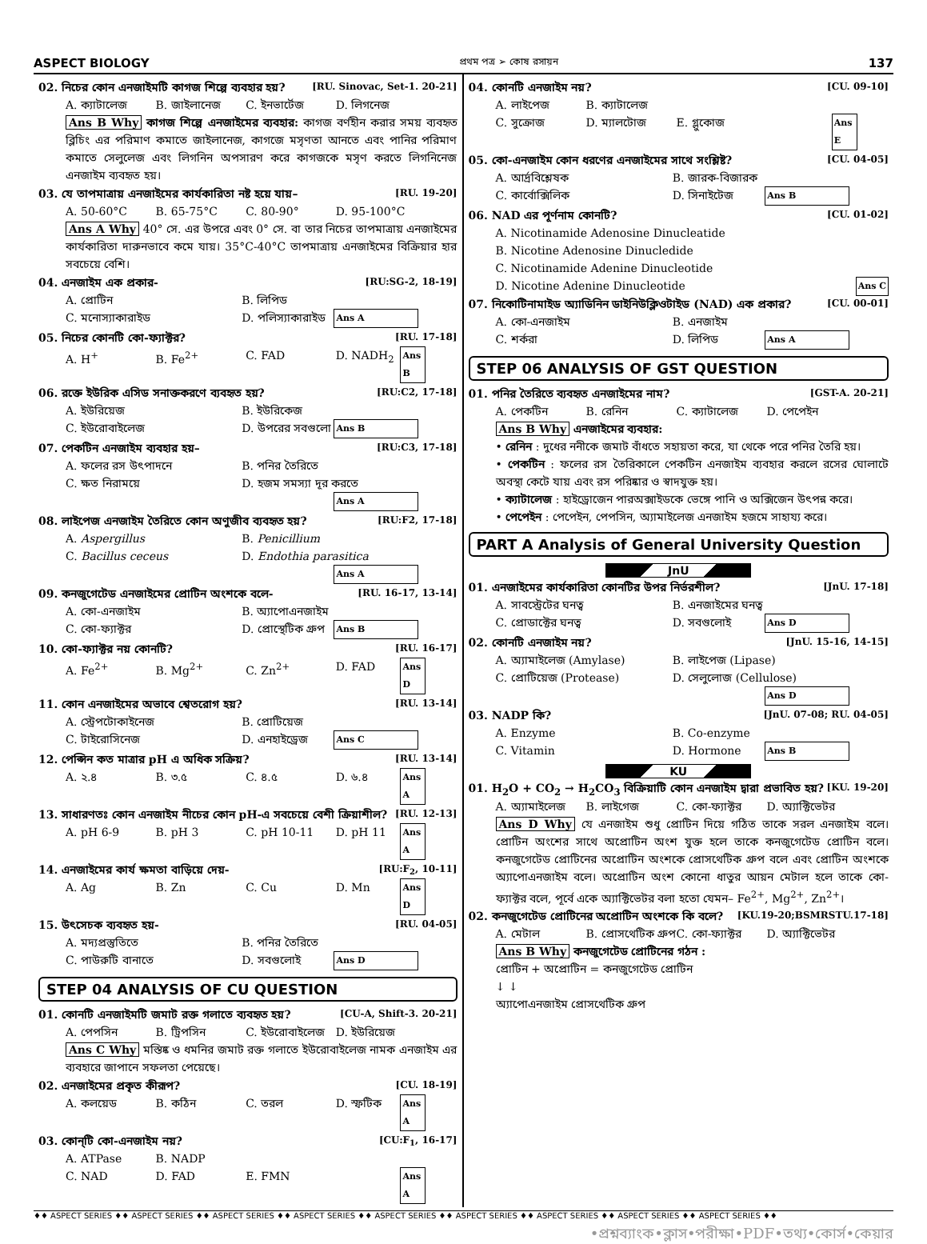ASPECT BIOLOGY প্রথম পত্র ➢ কোষ রসায়ন 137
02. নিচের কোন এনজাইমটি কাগজ শিল্পে ব্যবহার হয়? [RU. Sinovac, Set-1. 20-21]
A. ক্যাটালেজ B. জাইলানেজ C. ইনভার্টেজ D. লিগনেজ
Ans B Why কাগজ শিল্পে এনজাইমের ব্যবহার: কাগজ বর্ণহীন করার সময় ব্যবহৃত ব্লিচিং এর পরিমাণ কমাতে জাইলানেজ, কাগজে মসৃণতা আনতে এবং পানির পরিমাণ কমাতে সেলুলেজ এবং লিগনিন অপসারণ করে কাগজকে মসৃণ করতে লিগনিনেজ এনজাইম ব্যবহৃত হয়।
03. যে তাপমাত্রায় এনজাইমের কার্যকারিতা নষ্ট হয়ে যায়– [RU. 19-20]
A. 50-60°C B. 65-75°C C. 80-90° D. 95-100°C
Ans A Why 40° সে. এর উপরে এবং 0° সে. বা তার নিচের তাপমাত্রায় এনজাইমের কার্যকারিতা দারুনভাবে কমে যায়। 35°C-40°C তাপমাত্রায় এনজাইমের বিক্রিয়ার হার সবচেয়ে বেশি।
04. এনজাইম এক প্রকার- [RU:SG-2, 18-19]
A. প্রোটিন B. লিপিড C. মনোস্যাকারাইড D. পলিস্যাকারাইড Ans A
05. নিচের কোনটি কো-ফ্যাক্টর? [RU. 17-18]
A. H<sup>+</sup> B. Fe<sup>2+</sup> C. FAD D. NADH<sub>2</sub> Ans B
06. রক্তে ইউরিক এসিড সনাক্তকরণে ব্যবহৃত হয়? [RU:C2, 17-18]
A. ইউরিয়েজ B. ইউরিকেজ C. ইউরোবাইলেজ D. উপরের সবগুলো Ans B
07. পেকটিন এনজাইম ব্যবহার হয়– [RU:C3, 17-18]
A. ফলের রস উৎপাদনে B. পনির তৈরিতে C. ক্ষত নিরাময়ে D. হজম সমস্যা দূর করতে Ans A
08. লাইপেজ এনজাইম তৈরিতে কোন অণুজীব ব্যবহৃত হয়? [RU:F2, 17-18]
A. Aspergillus B. Penicillium C. Bacillus ceceus D. Endothia parasitica Ans A
09. কনজুগেটেড এনজাইমের প্রোটিন অংশকে বলে- [RU. 16-17, 13-14]
A. কো-এনজাইম B. অ্যাপোএনজাইম C. কো-ফ্যাক্টর D. প্রোস্থেটিক গ্রুপ Ans B
10. কো-ফ্যাক্টর নয় কোনটি? [RU. 16-17]
A. Fe<sup>2+</sup> B. Mg<sup>2+</sup> C. Zn<sup>2+</sup> D. FAD Ans D
11. কোন এনজাইমের অভাবে শ্বেতরোগ হয়? [RU. 13-14]
A. স্ট্রেপটোকাইনেজ B. প্রোটিয়েজ C. টাইরোসিনেজ D. এনহাইড্রেজ Ans C
12. পেপ্সিন কত মাত্রার pH এ অধিক সক্রিয়? [RU. 13-14]
A. ২.৪ B. ৩.৫ C. ৪.৫ D. ৬.৪ Ans A
13. সাধারণতঃ কোন এনজাইম নীচের কোন pH-এ সবচেয়ে বেশী ক্রিয়াশীল? [RU. 12-13]
A. pH 6-9 B. pH 3 C. pH 10-11 D. pH 11 Ans A
14. এনজাইমের কার্য ক্ষমতা বাড়িয়ে দেয়- [RU:F<sub>2</sub>, 10-11]
A. Ag B. Zn C. Cu D. Mn Ans D
15. উৎসেচক ব্যবহৃত হয়- [RU. 04-05]
A. মদ্যপ্রস্তুতিতে B. পনির তৈরিতে C. পাউরুটি বানাতে D. সবগুলোই Ans D
STEP 04 ANALYSIS OF CU QUESTION
01. কোনটি এনজাইমটি জমাট রক্ত গলাতে ব্যবহৃত হয়? [CU-A, Shift-3. 20-21]
A. পেপসিন B. ট্রিপসিন C. ইউরোবাইলেজ D. ইউরিয়েজ
Ans C Why মস্তিষ্ক ও ধমনির জমাট রক্ত গলাতে ইউরোবাইলেজ নামক এনজাইম এর ব্যবহারে জাপানে সফলতা পেয়েছে।
02. এনজাইমের প্রকৃত কীরূপ? [CU. 18-19]
A. কলয়েড B. কঠিন C. তরল D. স্ফটিক Ans A
03. কোন্‌টি কো-এনজাইম নয়? [CU:F<sub>1</sub>, 16-17]
A. ATPase B. NADP C. NAD D. FAD E. FMN Ans A
04. কোনটি এনজাইম নয়? [CU. 09-10]
A. লাইপেজ B. ক্যাটালেজ C. সুক্রোজ D. ম্যালটোজ E. গ্লুকোজ Ans E
05. কো-এনজাইম কোন ধরণের এনজাইমের সাথে সংশ্লিষ্ট? [CU. 04-05]
A. আর্দ্রবিশ্লেষক B. জারক-বিজারক C. কার্বোক্সিলিক D. সিনাইটেজ Ans B
06. NAD এর পূর্ণনাম কোনটি? [CU. 01-02]
A. Nicotinamide Adenosine Dinucleatide
B. Nicotine Adenosine Dinucledide
C. Nicotinamide Adenine Dinucleotide
D. Nicotine Adenine Dinucleotide Ans C
07. নিকোটিনামাইড অ্যাডিনিন ডাইনিউক্লিওটাইড (NAD) এক প্রকার? [CU. 00-01]
A. কো-এনজাইম B. এনজাইম C. শর্করা D. লিপিড Ans A
STEP 06 ANALYSIS OF GST QUESTION
01. পনির তৈরিতে ব্যবহৃত এনজাইমের নাম? [GST-A. 20-21]
A. পেকটিন B. রেনিন C. ক্যাটালেজ D. পেপেইন
Ans B Why এনজাইমের ব্যবহার:
• রেনিন : দুধের ননীকে জমাট বাঁধতে সহায়তা করে, যা থেকে পরে পনির তৈরি হয়।
• পেকটিন : ফলের রস তৈরিকালে পেকটিন এনজাইম ব্যবহার করলে রসের ঘোলাটে অবস্থা কেটে যায় এবং রস পরিষ্কার ও স্বাদযুক্ত হয়।
• ক্যাটালেজ : হাইড্রোজেন পারঅক্সাইডকে ভেঙ্গে পানি ও অক্সিজেন উৎপন্ন করে।
• পেপেইন : পেপেইন, পেপসিন, অ্যামাইলেজ এনজাইম হজমে সাহায্য করে।
PART A Analysis of General University Question
JnU
01. এনজাইমের কার্যকারিতা কোনটির উপর নির্ভরশীল? [JnU. 17-18]
A. সাবস্ট্রেটের ঘনত্ব B. এনজাইমের ঘনত্ব C. প্রোডাক্টের ঘনত্ব D. সবগুলোই Ans D
02. কোনটি এনজাইম নয়? [JnU. 15-16, 14-15]
A. অ্যামাইলেজ (Amylase) B. লাইপেজ (Lipase) C. প্রোটিয়েজ (Protease) D. সেলুলোজ (Cellulose) Ans D
03. NADP কি? [JnU. 07-08; RU. 04-05]
A. Enzyme B. Co-enzyme C. Vitamin D. Hormone Ans B
KU
01. H<sub>2</sub>O + CO<sub>2</sub> → H<sub>2</sub>CO<sub>3</sub> বিক্রিয়াটি কোন এনজাইম দ্বারা প্রভাবিত হয়? [KU. 19-20]
A. অ্যামাইলেজ B. লাইগেজ C. কো-ফ্যাক্টর D. অ্যাক্টিভেটর
Ans D Why যে এনজাইম শুধু প্রোটিন দিয়ে গঠিত তাকে সরল এনজাইম বলে। প্রোটিন অংশের সাথে অপ্রোটিন অংশ যুক্ত হলে তাকে কনজুগেটেড প্রোটিন বলে। কনজুগেটেড প্রোটিনের অপ্রোটিন অংশকে প্রোসথেটিক গ্রুপ বলে এবং প্রোটিন অংশকে অ্যাপোএনজাইম বলে। অপ্রোটিন অংশ কোনো ধাতুর আয়ন মেটাল হলে তাকে কো-ফ্যাক্টর বলে, পূর্বে একে অ্যাক্টিভেটর বলা হতো যেমন– Fe<sup>2+</sup>, Mg<sup>2+</sup>, Zn<sup>2+</sup>।
02. কনজুগেটেড প্রোটিনের অপ্রোটিন অংশকে কি বলে? [KU.19-20;BSMRSTU.17-18]
A. মেটাল B. প্রোসথেটিক গ্রুপ C. কো-ফ্যাক্টর D. অ্যাক্টিভেটর
Ans B Why কনজুগেটেড প্রোটিনের গঠন :
প্রোটিন + অপ্রোটিন = কনজুগেটেড প্রোটিন
↓ ↓
অ্যাপোএনজাইম প্রোসথেটিক গ্রুপ
♦♦ ASPECT SERIES ♦♦ ASPECT SERIES ♦♦ ASPECT SERIES ♦♦ ASPECT SERIES ♦♦ ASPECT SERIES ♦♦ ASPECT SERIES ♦♦ ASPECT SERIES ♦♦ ASPECT SERIES ♦♦ ASPECT SERIES ♦♦
•প্রশ্নব্যাংক•ক্লাস•পরীক্ষা•PDF•তথ্য•কোর্স•কেয়ার